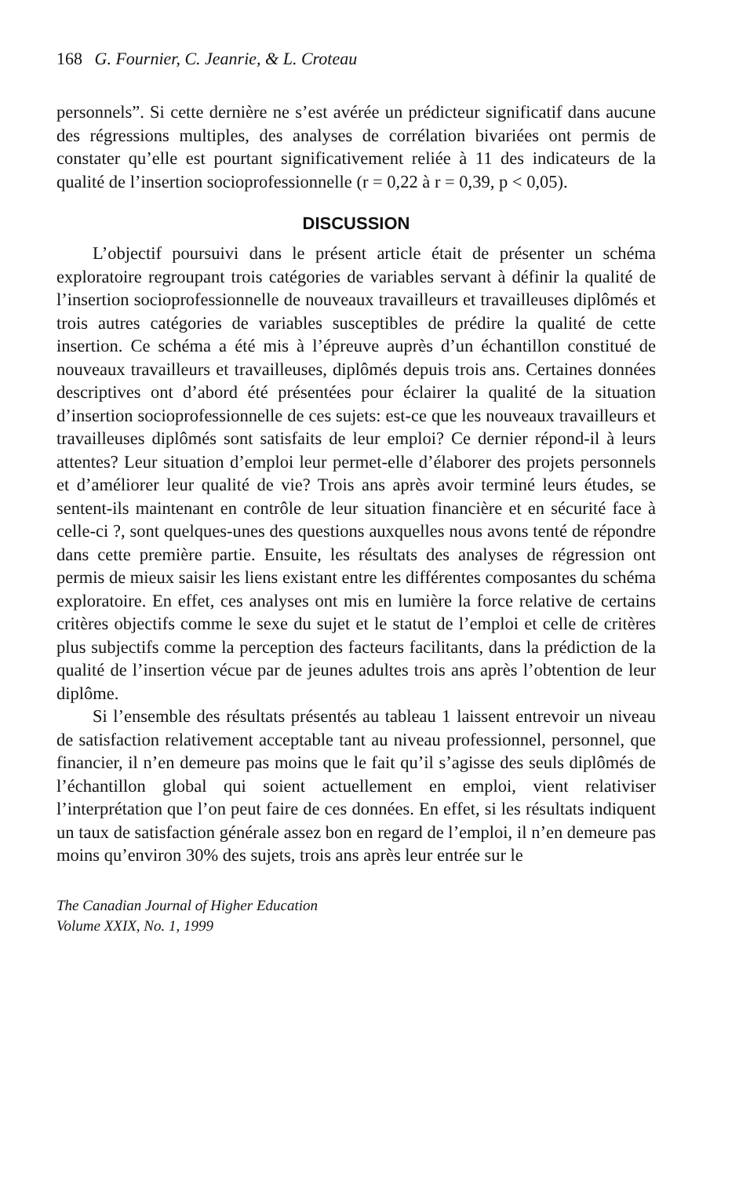168 G. Fournier, C. Jeanrie, & L. Croteau
personnels”. Si cette dernière ne s’est avérée un prédicteur significatif dans aucune des régressions multiples, des analyses de corrélation bivariées ont permis de constater qu’elle est pourtant significativement reliée à 11 des indicateurs de la qualité de l’insertion socioprofessionnelle (r = 0,22 à r = 0,39, p < 0,05).
DISCUSSION
L’objectif poursuivi dans le présent article était de présenter un schéma exploratoire regroupant trois catégories de variables servant à définir la qualité de l’insertion socioprofessionnelle de nouveaux travailleurs et travailleuses diplômés et trois autres catégories de variables susceptibles de prédire la qualité de cette insertion. Ce schéma a été mis à l’épreuve auprès d’un échantillon constitué de nouveaux travailleurs et travailleuses, diplômés depuis trois ans. Certaines données descriptives ont d’abord été présentées pour éclairer la qualité de la situation d’insertion socioprofessionnelle de ces sujets: est-ce que les nouveaux travailleurs et travailleuses diplômés sont satisfaits de leur emploi? Ce dernier répond-il à leurs attentes? Leur situation d’emploi leur permet-elle d’élaborer des projets personnels et d’améliorer leur qualité de vie? Trois ans après avoir terminé leurs études, se sentent-ils maintenant en contrôle de leur situation financière et en sécurité face à celle-ci ?, sont quelques-unes des questions auxquelles nous avons tenté de répondre dans cette première partie. Ensuite, les résultats des analyses de régression ont permis de mieux saisir les liens existant entre les différentes composantes du schéma exploratoire. En effet, ces analyses ont mis en lumière la force relative de certains critères objectifs comme le sexe du sujet et le statut de l’emploi et celle de critères plus subjectifs comme la perception des facteurs facilitants, dans la prédiction de la qualité de l’insertion vécue par de jeunes adultes trois ans après l’obtention de leur diplôme.
Si l’ensemble des résultats présentés au tableau 1 laissent entrevoir un niveau de satisfaction relativement acceptable tant au niveau professionnel, personnel, que financier, il n’en demeure pas moins que le fait qu’il s’agisse des seuls diplômés de l’échantillon global qui soient actuellement en emploi, vient relativiser l’interprétation que l’on peut faire de ces données. En effet, si les résultats indiquent un taux de satisfaction générale assez bon en regard de l’emploi, il n’en demeure pas moins qu’environ 30% des sujets, trois ans après leur entrée sur le
The Canadian Journal of Higher Education
Volume XXIX, No. 1, 1999